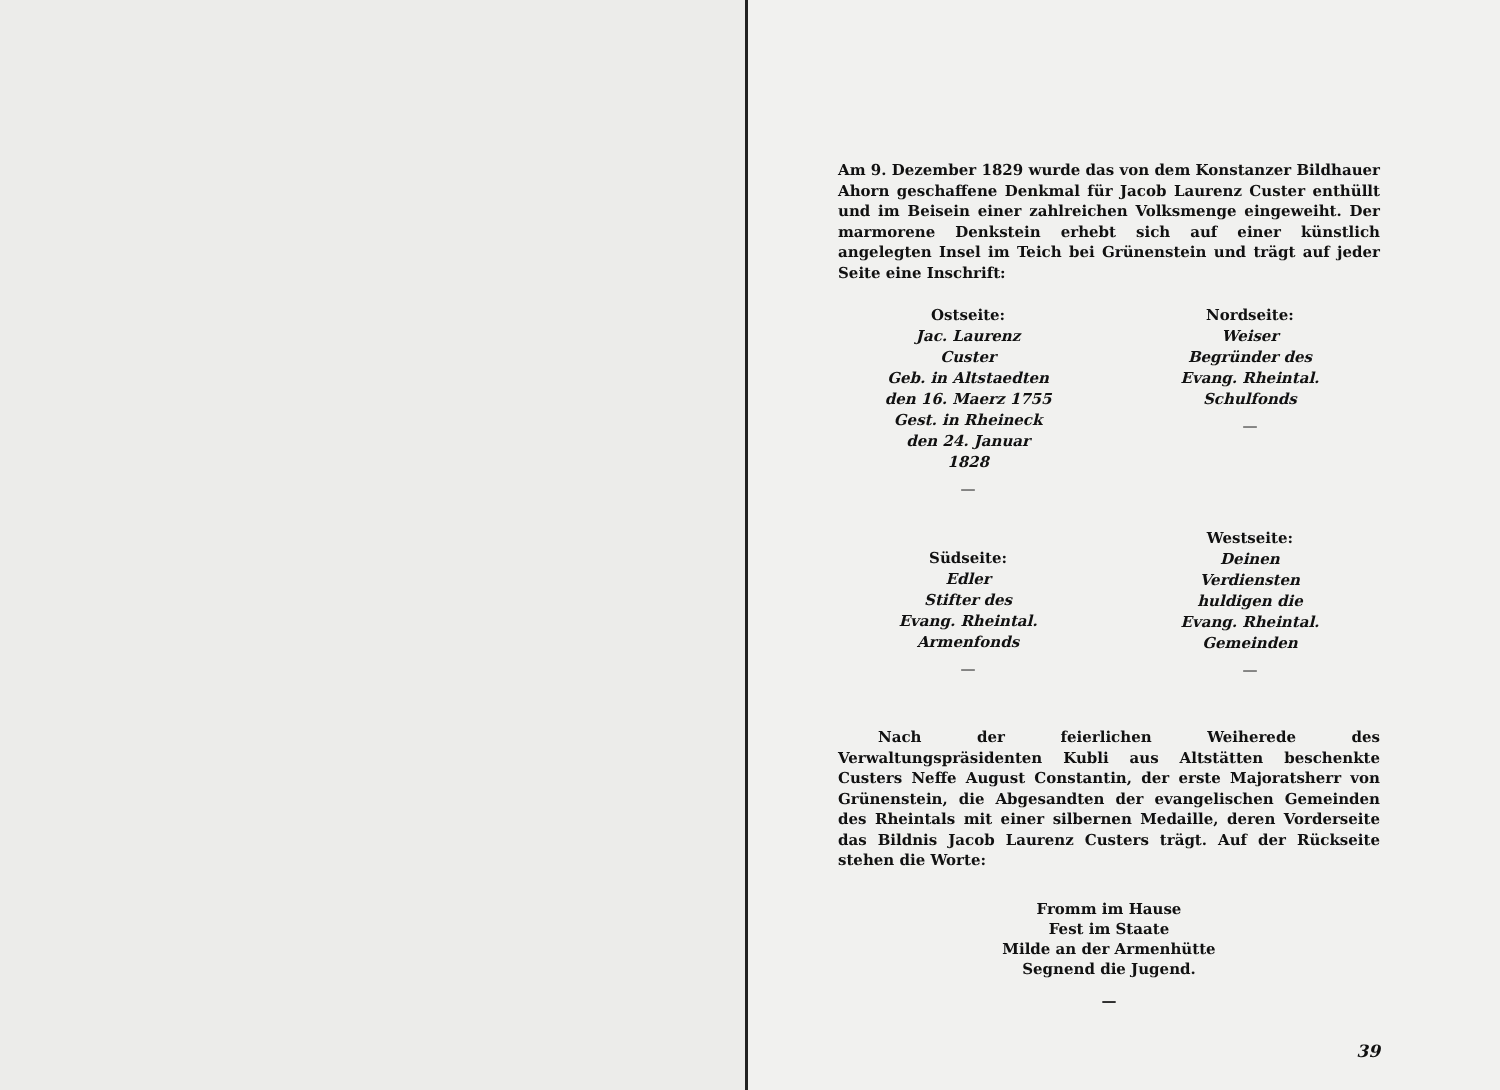Am 9. Dezember 1829 wurde das von dem Konstanzer Bildhauer Ahorn geschaffene Denkmal für Jacob Laurenz Custer enthüllt und im Beisein einer zahlreichen Volksmenge eingeweiht. Der marmorene Denkstein erhebt sich auf einer künstlich angelegten Insel im Teich bei Grünenstein und trägt auf jeder Seite eine Inschrift:
Ostseite:
Jac. Laurenz
Custer
Geb. in Altstaedten
den 16. Maerz 1755
Gest. in Rheineck
den 24. Januar
1828
—
Nordseite:
Weiser
Begründer des
Evang. Rheintal.
Schulfonds
—
Südseite:
Edler
Stifter des
Evang. Rheintal.
Armenfonds
—
Westseite:
Deinen
Verdiensten
huldigen die
Evang. Rheintal.
Gemeinden
—
Nach der feierlichen Weiherede des Verwaltungspräsidenten Kubli aus Altstätten beschenkte Custers Neffe August Constantin, der erste Majoratsherr von Grünenstein, die Abgesandten der evangelischen Gemeinden des Rheintals mit einer silbernen Medaille, deren Vorderseite das Bildnis Jacob Laurenz Custers trägt. Auf der Rückseite stehen die Worte:
Fromm im Hause
Fest im Staate
Milde an der Armenhütte
Segnend die Jugend.
—
39